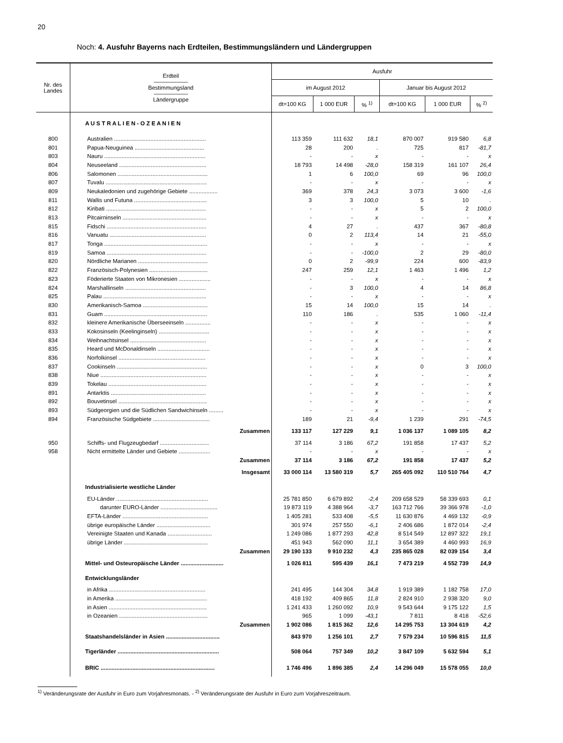20
Noch: 4. Ausfuhr Bayerns nach Erdteilen, Bestimmungsländern und Ländergruppen
| Nr. des Landes | Erdteil —————— Bestimmungsland —————— Ländergruppe | Ausfuhr | | | | | |
| --- | --- | --- | --- | --- | --- | --- | --- |
| | | im August 2012 | | | Januar bis August 2012 | | |
| | | dt=100 KG | 1 000 EUR | % <sup>1)</sup> | dt=100 KG | 1 000 EUR | % <sup>2)</sup> |
| | A U S T R A L I E N - O Z E A N I E N | | | | | | |
| 800 | Australien .......................................................... | 113 359 | 111 632 | 18,1 | 870 007 | 919 580 | 6,8 |
| 801 | Papua-Neuguinea ............................................ | 28 | 200 | . | 725 | 817 | -81,7 |
| 803 | Nauru ................................................................ | - | - | x | - | - | x |
| 804 | Neuseeland ....................................................... | 18 793 | 14 498 | -28,0 | 158 319 | 161 107 | 26,4 |
| 806 | Salomonen ......................................................... | 1 | 6 | 100,0 | 69 | 96 | 100,0 |
| 807 | Tuvalu ................................................................ | - | - | x | - | - | x |
| 809 | Neukaledonien und zugehörige Gebiete .................. | 369 | 378 | 24,3 | 3 073 | 3 600 | -1,6 |
| 811 | Wallis und Futuna .............................................. | 3 | 3 | 100,0 | 5 | 10 | . |
| 812 | Kiribati ............................................................... | - | - | x | 5 | 2 | 100,0 |
| 813 | Pitcairninseln ..................................................... | - | - | x | - | - | x |
| 815 | Fidschi ............................................................... | 4 | 27 | . | 437 | 367 | -80,8 |
| 816 | Vanuatu ............................................................. | 0 | 2 | 113,4 | 14 | 21 | -55,0 |
| 817 | Tonga ................................................................. | - | - | x | - | - | x |
| 819 | Samoa ............................................................... | - | - | -100,0 | 2 | 29 | -80,0 |
| 820 | Nördliche Marianen ............................................ | 0 | 2 | -99,9 | 224 | 600 | -83,9 |
| 822 | Französisch-Polynesien ..................................... | 247 | 259 | 12,1 | 1 463 | 1 496 | 1,2 |
| 823 | Föderierte Staaten von Mikronesien .................... | - | - | x | - | - | x |
| 824 | Marshallinseln ................................................... | - | 3 | 100,0 | 4 | 14 | 86,8 |
| 825 | Palau ................................................................. | - | - | x | - | - | x |
| 830 | Amerikanisch-Samoa ......................................... | 15 | 14 | 100,0 | 15 | 14 | . |
| 831 | Guam ................................................................. | 110 | 186 | . | 535 | 1 060 | -11,4 |
| 832 | kleinere Amerikanische Überseeinseln ................ | - | - | x | - | - | x |
| 833 | Kokosinseln (Keelinginseln) ................................ | - | - | x | - | - | x |
| 834 | Weihnachtsinsel ................................................ | - | - | x | - | - | x |
| 835 | Heard und McDonaldinseln ................................. | - | - | x | - | - | x |
| 836 | Norfolkinsel ....................................................... | - | - | x | - | - | x |
| 837 | Cookinseln ......................................................... | - | - | x | 0 | 3 | 100,0 |
| 838 | Niue ................................................................... | - | - | x | - | - | x |
| 839 | Tokelau .............................................................. | - | - | x | - | - | x |
| 891 | Antarktis ............................................................ | - | - | x | - | - | x |
| 892 | Bouvetinsel ........................................................ | - | - | x | - | - | x |
| 893 | Südgeorgien und die Südlichen Sandwichinseln ......... | - | - | x | - | - | x |
| 894 | Französische Südgebiete .................................... | 189 | 21 | -9,4 | 1 239 | 291 | -74,5 |
| | Zusammen | 133 117 | 127 229 | 9,1 | 1 036 137 | 1 089 105 | 8,2 |
| 950 | Schiffs- und Flugzeugbedarf ............................... | 37 114 | 3 186 | 67,2 | 191 858 | 17 437 | 5,2 |
| 958 | Nicht ermittelte Länder und Gebiete .................... | - | - | x | - | - | x |
| | Zusammen | 37 114 | 3 186 | 67,2 | 191 858 | 17 437 | 5,2 |
| | Insgesamt | 33 000 114 | 13 580 319 | 5,7 | 265 405 092 | 110 510 764 | 4,7 |
| | Industrialisierte westliche Länder | | | | | | |
| | EU-Länder .......................................................... | 25 781 850 | 6 679 892 | -2,4 | 209 658 529 | 58 339 693 | 0,1 |
| | darunter EURO-Länder .................................... | 19 873 119 | 4 388 964 | -3,7 | 163 712 766 | 39 366 978 | -1,0 |
| | EFTA-Länder ...................................................... | 1 405 281 | 533 408 | -5,5 | 11 630 876 | 4 469 132 | -0,9 |
| | übrige europäische Länder .................................. | 301 974 | 257 550 | -6,1 | 2 406 686 | 1 872 014 | -2,4 |
| | Vereinigte Staaten und Kanada ............................ | 1 249 086 | 1 877 293 | 42,8 | 8 514 549 | 12 897 322 | 19,1 |
| | übrige Länder ..................................................... | 451 943 | 562 090 | 11,1 | 3 654 389 | 4 460 993 | 16,9 |
| | Zusammen | 29 190 133 | 9 910 232 | 4,3 | 235 865 028 | 82 039 154 | 3,4 |
| | Mittel- und Osteuropäische Länder ........................... | 1 026 811 | 595 439 | 16,1 | 7 473 219 | 4 552 739 | 14,9 |
| | Entwicklungsländer | | | | | | |
| | in Afrika ............................................................. | 241 495 | 144 304 | 34,8 | 1 919 389 | 1 182 758 | 17,0 |
| | in Amerika .......................................................... | 418 192 | 409 865 | 11,8 | 2 824 910 | 2 938 320 | 9,0 |
| | in Asien .............................................................. | 1 241 433 | 1 260 092 | 10,9 | 9 543 644 | 9 175 122 | 1,5 |
| | in Ozeanien ........................................................ | 965 | 1 099 | -43,1 | 7 811 | 8 418 | -52,6 |
| | Zusammen | 1 902 086 | 1 815 362 | 12,6 | 14 295 753 | 13 304 619 | 4,2 |
| | Staatshandelsländer in Asien .................................. | 843 970 | 1 256 101 | 2,7 | 7 579 234 | 10 596 815 | 11,5 |
| | Tigerländer ................................................................ | 508 064 | 757 349 | 10,2 | 3 847 109 | 5 632 594 | 5,1 |
| | BRIC ........................................................................ | 1 746 496 | 1 896 385 | 2,4 | 14 296 049 | 15 578 055 | 10,0 |
<sup>1)</sup> Veränderungsrate der Ausfuhr in Euro zum Vorjahresmonats. - <sup>2)</sup> Veränderungsrate der Ausfuhr in Euro zum Vorjahreszeitraum.